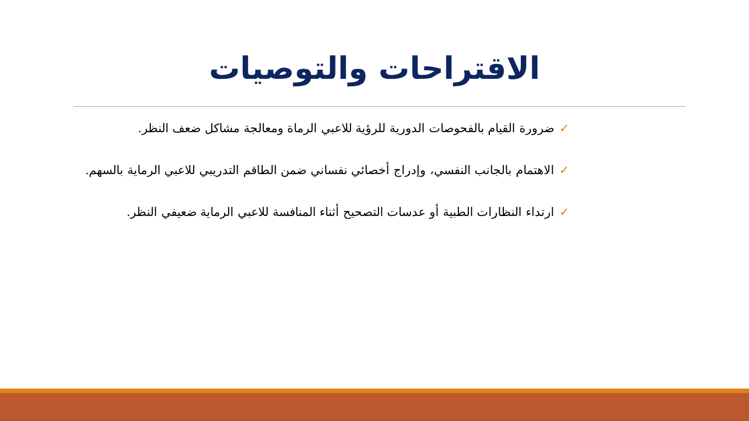الاقتراحات والتوصيات
✓ضرورة القيام بالفحوصات الدورية للرؤية للاعبي الرماة ومعالجة مشاكل ضعف النظر.
✓الاهتمام بالجانب النفسي، وإدراج أخصائي نفساني ضمن الطاقم التدريبي للاعبي الرماية بالسهم.
✓ارتداء النظارات الطبية أو عدسات التصحيح أثناء المنافسة للاعبي الرماية ضعيفي النظر.